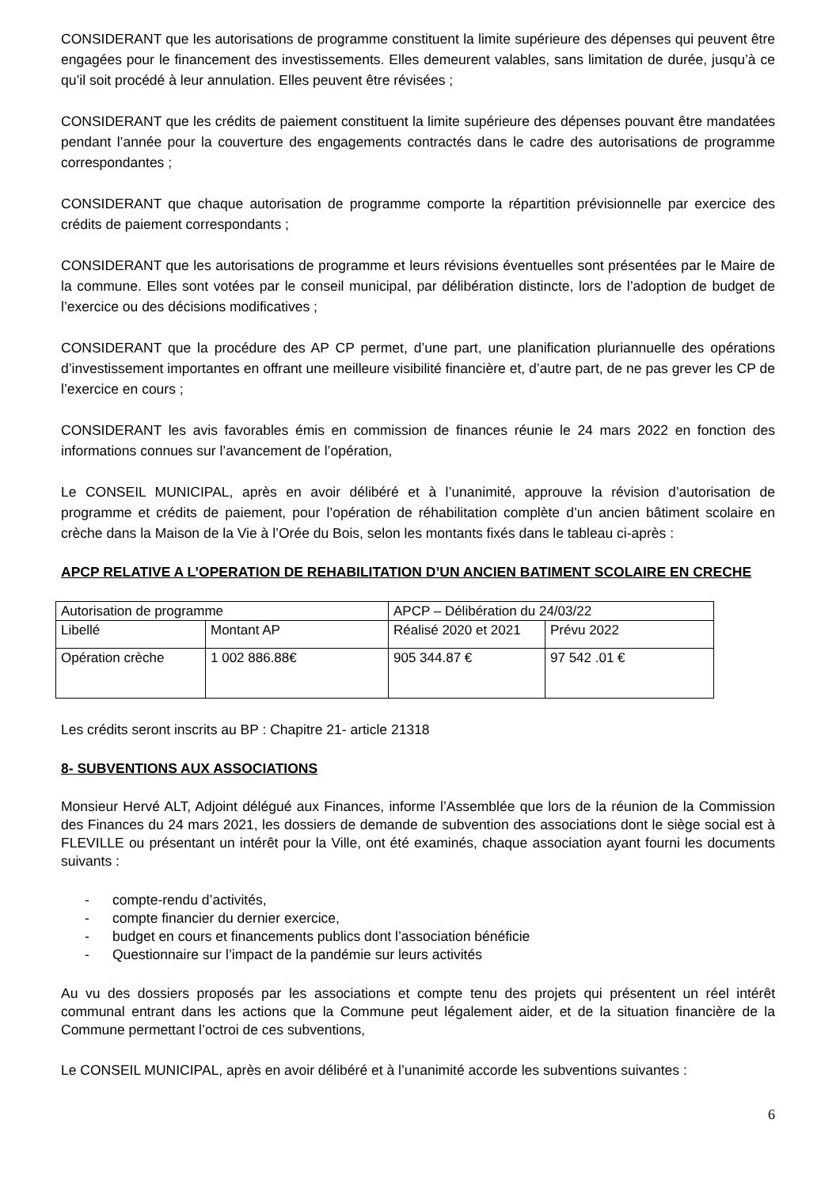CONSIDERANT que les autorisations de programme constituent la limite supérieure des dépenses qui peuvent être engagées pour le financement des investissements. Elles demeurent valables, sans limitation de durée, jusqu’à ce qu’il soit procédé à leur annulation. Elles peuvent être révisées ;
CONSIDERANT que les crédits de paiement constituent la limite supérieure des dépenses pouvant être mandatées pendant l’année pour la couverture des engagements contractés dans le cadre des autorisations de programme correspondantes ;
CONSIDERANT que chaque autorisation de programme comporte la répartition prévisionnelle par exercice des crédits de paiement correspondants ;
CONSIDERANT que les autorisations de programme et leurs révisions éventuelles sont présentées par le Maire de la commune. Elles sont votées par le conseil municipal, par délibération distincte, lors de l’adoption de budget de l’exercice ou des décisions modificatives ;
CONSIDERANT que la procédure des AP CP permet, d’une part, une planification pluriannuelle des opérations d’investissement importantes en offrant une meilleure visibilité financière et, d’autre part, de ne pas grever les CP de l’exercice en cours ;
CONSIDERANT les avis favorables émis en commission de finances réunie le 24 mars 2022 en fonction des informations connues sur l’avancement de l’opération,
Le CONSEIL MUNICIPAL, après en avoir délibéré et à l’unanimité, approuve la révision d’autorisation de programme et crédits de paiement, pour l’opération de réhabilitation complète d’un ancien bâtiment scolaire en crèche dans la Maison de la Vie à l’Orée du Bois, selon les montants fixés dans le tableau ci-après :
APCP RELATIVE A L’OPERATION DE REHABILITATION D’UN ANCIEN BATIMENT SCOLAIRE EN CRECHE
| Autorisation de programme | | APCP – Délibération du 24/03/22 | |
| Libellé | Montant AP | Réalisé 2020 et 2021 | Prévu 2022 |
| Opération crèche | 1 002 886.88€ | 905 344.87 € | 97 542 .01 € |
Les crédits seront inscrits au BP : Chapitre 21- article 21318
8- SUBVENTIONS AUX ASSOCIATIONS
Monsieur Hervé ALT, Adjoint délégué aux Finances, informe l’Assemblée que lors de la réunion de la Commission des Finances du 24 mars 2021, les dossiers de demande de subvention des associations dont le siège social est à FLEVILLE ou présentant un intérêt pour la Ville, ont été examinés, chaque association ayant fourni les documents suivants :
- compte-rendu d’activités,
- compte financier du dernier exercice,
- budget en cours et financements publics dont l’association bénéficie
- Questionnaire sur l’impact de la pandémie sur leurs activités
Au vu des dossiers proposés par les associations et compte tenu des projets qui présentent un réel intérêt communal entrant dans les actions que la Commune peut légalement aider, et de la situation financière de la Commune permettant l’octroi de ces subventions,
Le CONSEIL MUNICIPAL, après en avoir délibéré et à l’unanimité accorde les subventions suivantes :
6